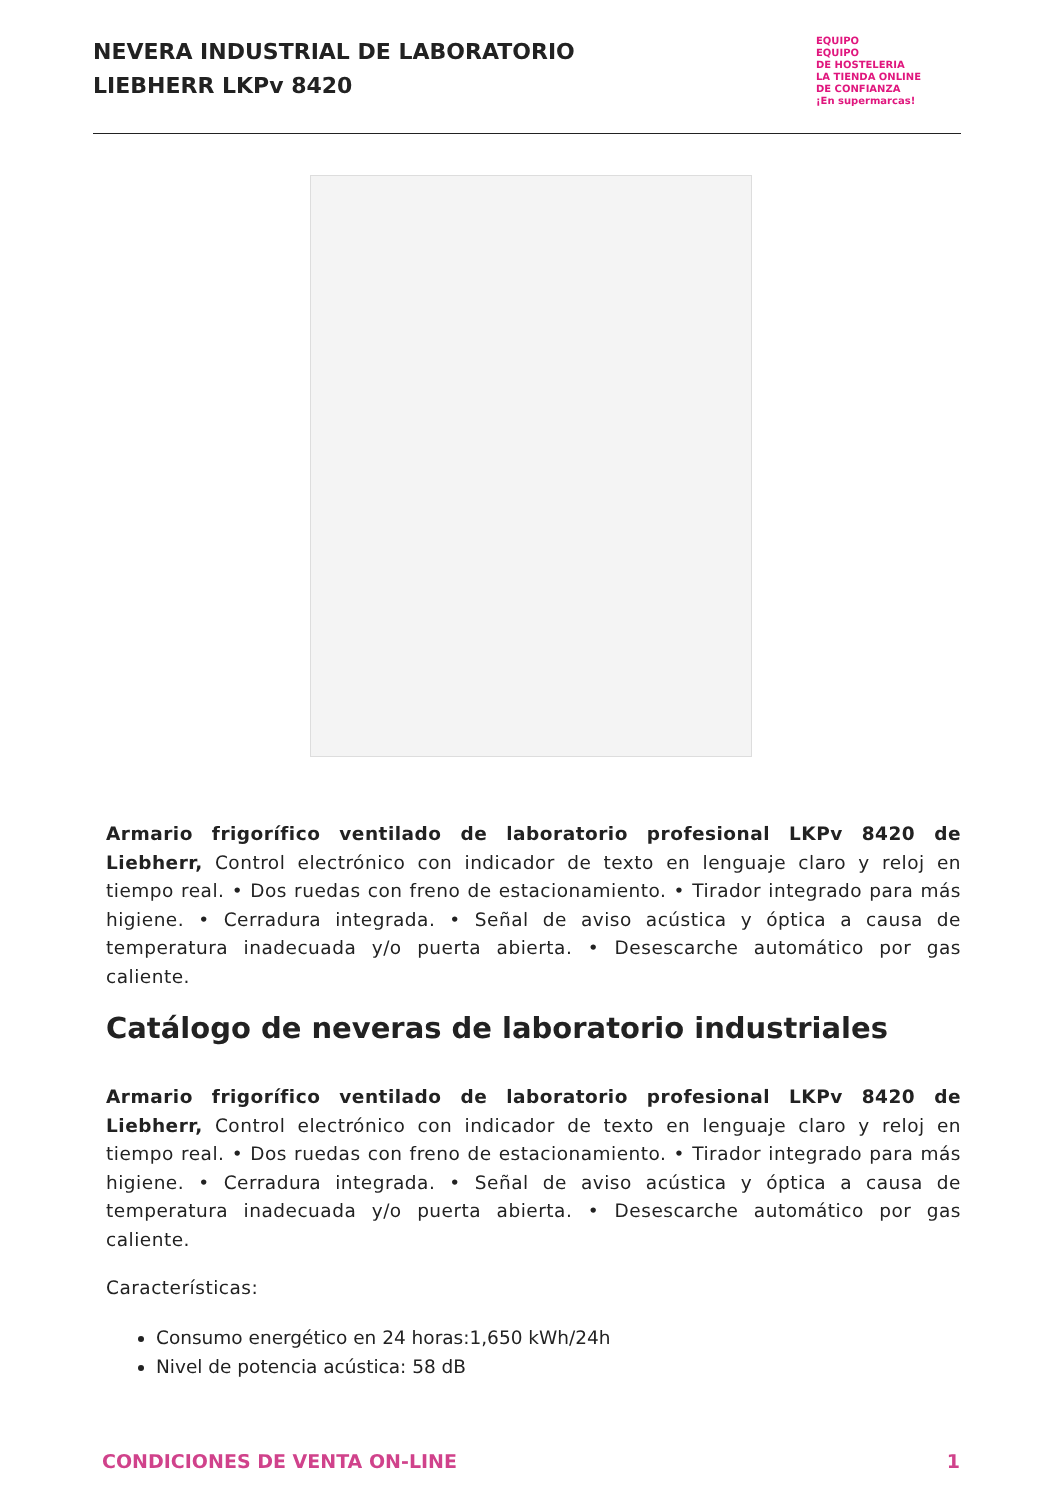NEVERA INDUSTRIAL DE LABORATORIO
LIEBHERR LKPv 8420
EQUIPO
EQUIPO
DE HOSTELERIA
LA TIENDA ONLINE
DE CONFIANZA
¡En supermarcas!
Armario frigorífico ventilado de laboratorio profesional LKPv 8420 de Liebherr, Control electrónico con indicador de texto en lenguaje claro y reloj en tiempo real. • Dos ruedas con freno de estacionamiento. • Tirador integrado para más higiene. • Cerradura integrada. • Señal de aviso acústica y óptica a causa de temperatura inadecuada y/o puerta abierta. • Desescarche automático por gas caliente.
Catálogo de neveras de laboratorio industriales
Armario frigorífico ventilado de laboratorio profesional LKPv 8420 de Liebherr, Control electrónico con indicador de texto en lenguaje claro y reloj en tiempo real. • Dos ruedas con freno de estacionamiento. • Tirador integrado para más higiene. • Cerradura integrada. • Señal de aviso acústica y óptica a causa de temperatura inadecuada y/o puerta abierta. • Desescarche automático por gas caliente.
Características:
Consumo energético en 24 horas:1,650 kWh/24h
Nivel de potencia acústica: 58 dB
CONDICIONES DE VENTA ON-LINE 1